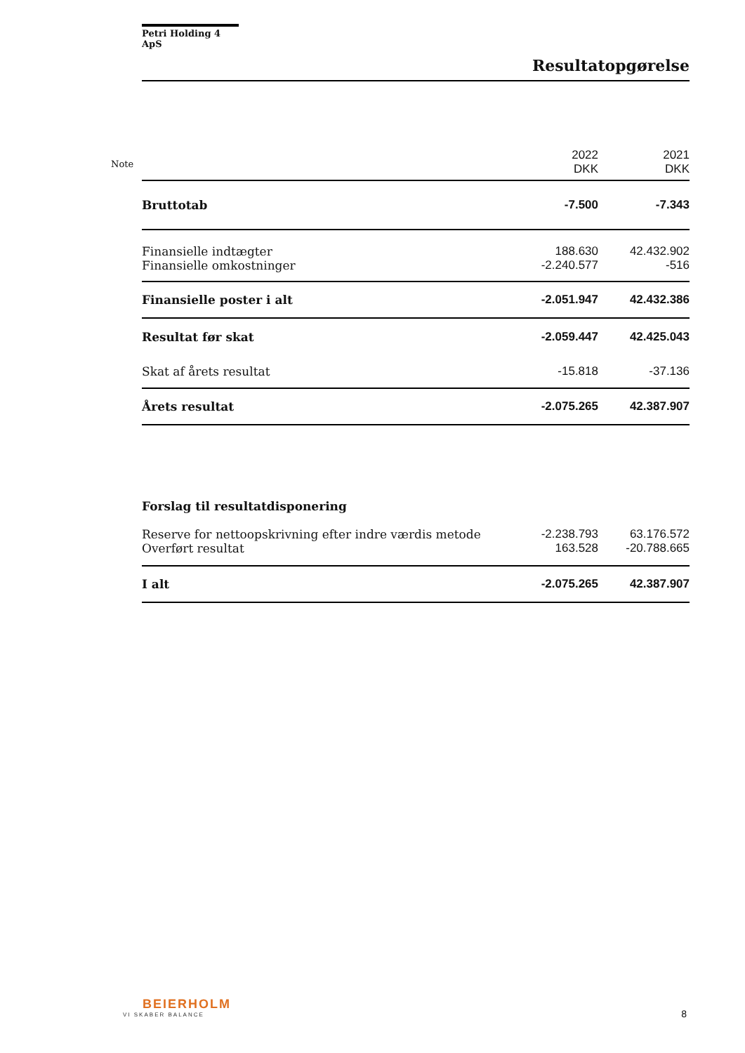Note
Petri Holding 4 ApS
Resultatopgørelse
| | 2022 DKK | 2021 DKK |
| Bruttotab | -7.500 | -7.343 |
| Finansielle indtægter | 188.630 | 42.432.902 |
| Finansielle omkostninger | -2.240.577 | -516 |
| Finansielle poster i alt | -2.051.947 | 42.432.386 |
| Resultat før skat | -2.059.447 | 42.425.043 |
| Skat af årets resultat | -15.818 | -37.136 |
| Årets resultat | -2.075.265 | 42.387.907 |
| Forslag til resultatdisponering | | |
| Reserve for nettoopskrivning efter indre værdis metode | -2.238.793 | 63.176.572 |
| Overført resultat | 163.528 | -20.788.665 |
| I alt | -2.075.265 | 42.387.907 |
BEIERHOLM
VI SKABER BALANCE
8